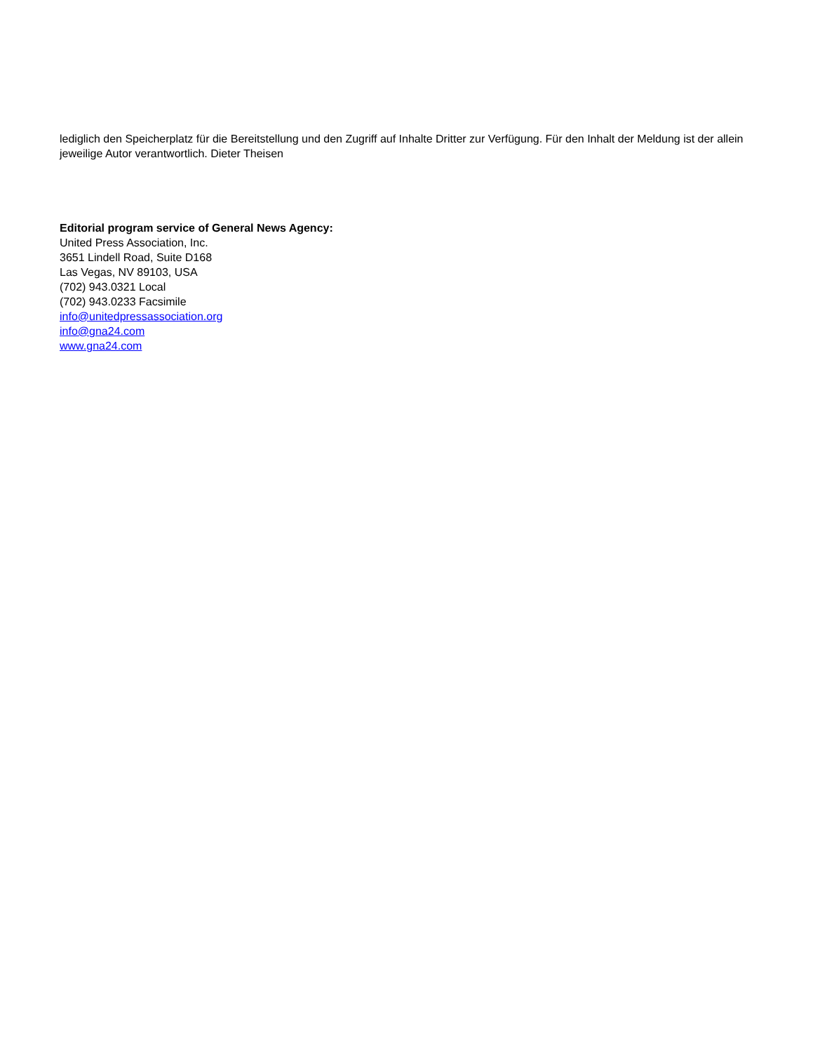lediglich den Speicherplatz für die Bereitstellung und den Zugriff auf Inhalte Dritter zur Verfügung. Für den Inhalt der Meldung ist der allein jeweilige Autor verantwortlich. Dieter Theisen
Editorial program service of General News Agency:
United Press Association, Inc.
3651 Lindell Road, Suite D168
Las Vegas, NV 89103, USA
(702) 943.0321 Local
(702) 943.0233 Facsimile
info@unitedpressassociation.org
info@gna24.com
www.gna24.com